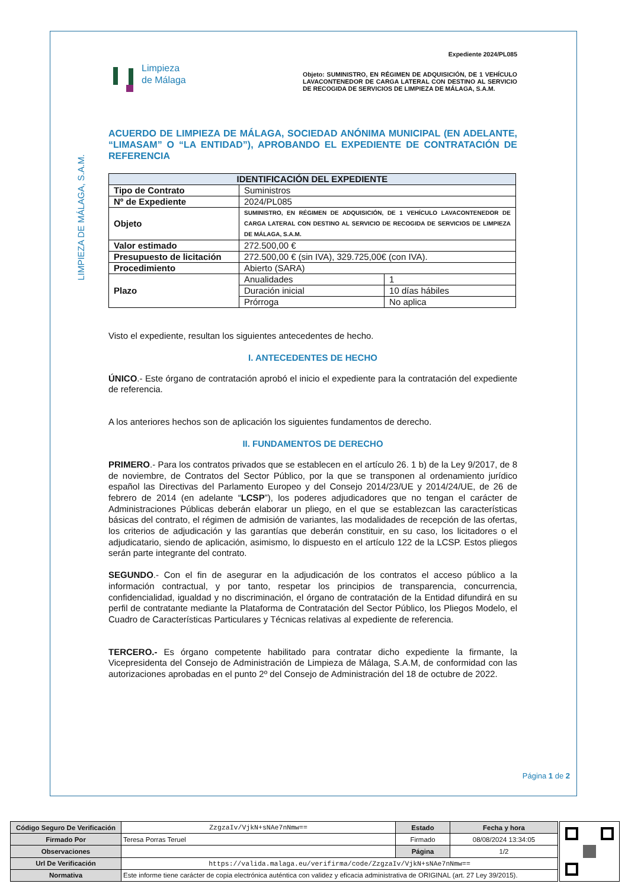LIMPIEZA DE MÁLAGA, S.A.M.
Limpieza
de Málaga
Expediente 2024/PL085
Objeto: SUMINISTRO, EN RÉGIMEN DE ADQUISICIÓN, DE 1 VEHÍCULO LAVACONTENEDOR DE CARGA LATERAL CON DESTINO AL SERVICIO DE RECOGIDA DE SERVICIOS DE LIMPIEZA DE MÁLAGA, S.A.M.
ACUERDO DE LIMPIEZA DE MÁLAGA, SOCIEDAD ANÓNIMA MUNICIPAL (EN ADELANTE, “LIMASAM” O “LA ENTIDAD”), APROBANDO EL EXPEDIENTE DE CONTRATACIÓN DE REFERENCIA
| IDENTIFICACIÓN DEL EXPEDIENTE | | |
| --- | --- | --- |
| Tipo de Contrato | Suministros | |
| Nº de Expediente | 2024/PL085 | |
| Objeto | SUMINISTRO, EN RÉGIMEN DE ADQUISICIÓN, DE 1 VEHÍCULO LAVACONTENEDOR DE CARGA LATERAL CON DESTINO AL SERVICIO DE RECOGIDA DE SERVICIOS DE LIMPIEZA DE MÁLAGA, S.A.M. | |
| Valor estimado | 272.500,00 € | |
| Presupuesto de licitación | 272.500,00 € (sin IVA), 329.725,00€ (con IVA). | |
| Procedimiento | Abierto (SARA) | |
| Plazo | Anualidades | 1 |
| | Duración inicial | 10 días hábiles |
| | Prórroga | No aplica |
Visto el expediente, resultan los siguientes antecedentes de hecho.
I. ANTECEDENTES DE HECHO
ÚNICO.- Este órgano de contratación aprobó el inicio el expediente para la contratación del expediente de referencia.
A los anteriores hechos son de aplicación los siguientes fundamentos de derecho.
II. FUNDAMENTOS DE DERECHO
PRIMERO.- Para los contratos privados que se establecen en el artículo 26. 1 b) de la Ley 9/2017, de 8 de noviembre, de Contratos del Sector Público, por la que se transponen al ordenamiento jurídico español las Directivas del Parlamento Europeo y del Consejo 2014/23/UE y 2014/24/UE, de 26 de febrero de 2014 (en adelante “LCSP”), los poderes adjudicadores que no tengan el carácter de Administraciones Públicas deberán elaborar un pliego, en el que se establezcan las características básicas del contrato, el régimen de admisión de variantes, las modalidades de recepción de las ofertas, los criterios de adjudicación y las garantías que deberán constituir, en su caso, los licitadores o el adjudicatario, siendo de aplicación, asimismo, lo dispuesto en el artículo 122 de la LCSP. Estos pliegos serán parte integrante del contrato.
SEGUNDO.- Con el fin de asegurar en la adjudicación de los contratos el acceso público a la información contractual, y por tanto, respetar los principios de transparencia, concurrencia, confidencialidad, igualdad y no discriminación, el órgano de contratación de la Entidad difundirá en su perfil de contratante mediante la Plataforma de Contratación del Sector Público, los Pliegos Modelo, el Cuadro de Características Particulares y Técnicas relativas al expediente de referencia.
TERCERO.- Es órgano competente habilitado para contratar dicho expediente la firmante, la Vicepresidenta del Consejo de Administración de Limpieza de Málaga, S.A.M, de conformidad con las autorizaciones aprobadas en el punto 2º del Consejo de Administración del 18 de octubre de 2022.
Página 1 de 2
| Código Seguro De Verificación | ZzgzaIv/VjkN+sNAe7nNmw== | Estado | Fecha y hora |
| Firmado Por | Teresa Porras Teruel | Firmado | 08/08/2024 13:34:05 |
| Observaciones | | Página | 1/2 |
| Url De Verificación | https://valida.malaga.eu/verifirma/code/ZzgzaIv/VjkN+sNAe7nNmw== | | |
| Normativa | Este informe tiene carácter de copia electrónica auténtica con validez y eficacia administrativa de ORIGINAL (art. 27 Ley 39/2015). | | |